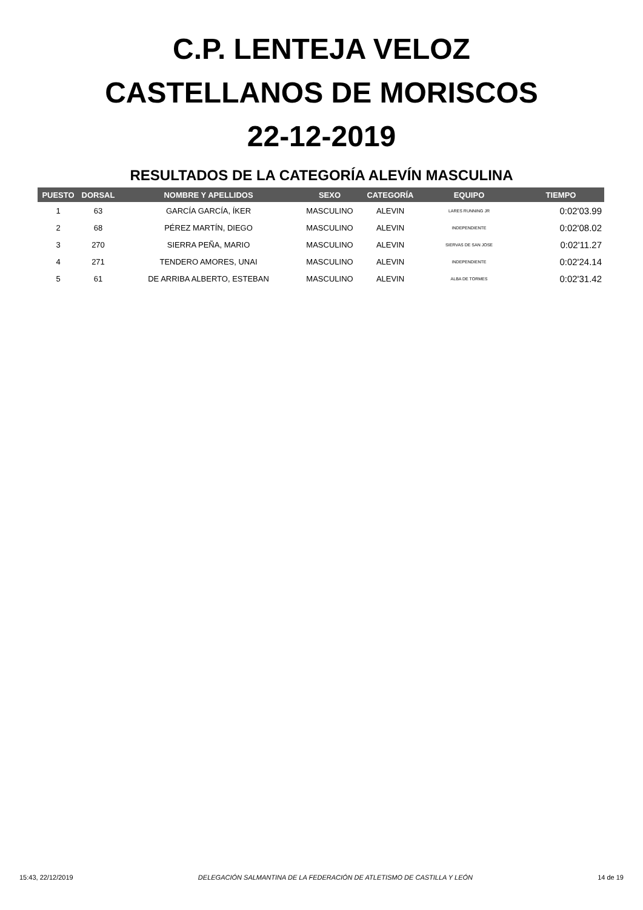C.P. LENTEJA VELOZ
CASTELLANOS DE MORISCOS
22-12-2019
RESULTADOS DE LA CATEGORÍA ALEVÍN MASCULINA
| PUESTO | DORSAL | NOMBRE Y APELLIDOS | SEXO | CATEGORÍA | EQUIPO | TIEMPO |
| --- | --- | --- | --- | --- | --- | --- |
| 1 | 63 | GARCÍA GARCÍA, ÍKER | MASCULINO | ALEVIN | LARES RUNNING JR | 0:02'03.99 |
| 2 | 68 | PÉREZ MARTÍN, DIEGO | MASCULINO | ALEVIN | INDEPENDIENTE | 0:02'08.02 |
| 3 | 270 | SIERRA PEÑA, MARIO | MASCULINO | ALEVIN | SIERVAS DE SAN JOSE | 0:02'11.27 |
| 4 | 271 | TENDERO AMORES, UNAI | MASCULINO | ALEVIN | INDEPENDIENTE | 0:02'24.14 |
| 5 | 61 | DE ARRIBA ALBERTO, ESTEBAN | MASCULINO | ALEVIN | ALBA DE TORMES | 0:02'31.42 |
15:43, 22/12/2019 DELEGACIÓN SALMANTINA DE LA FEDERACIÓN DE ATLETISMO DE CASTILLA Y LEÓN 14 de 19